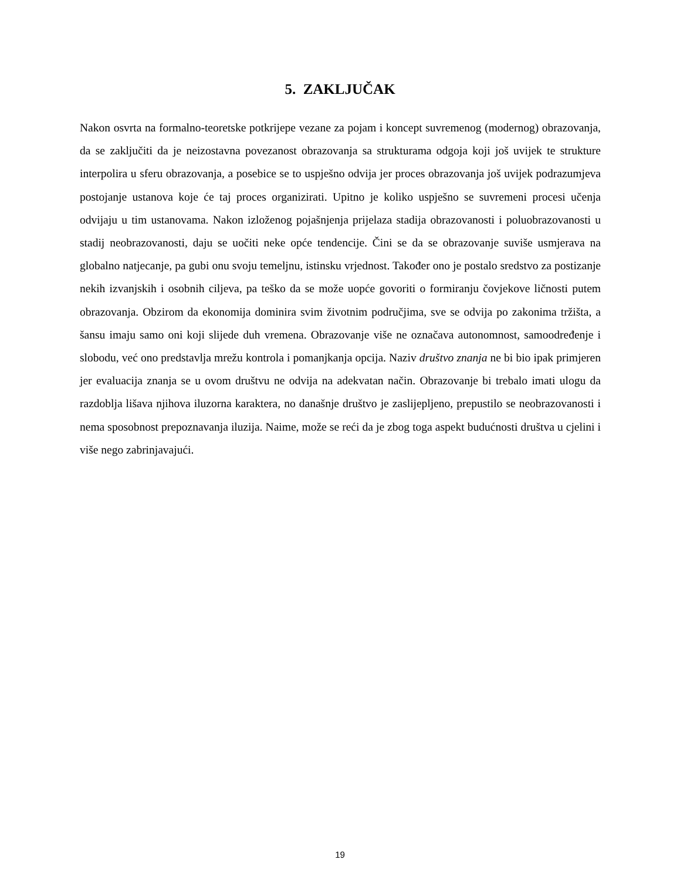5. ZAKLJUČAK
Nakon osvrta na formalno-teoretske potkrijepe vezane za pojam i koncept suvremenog (modernog) obrazovanja, da se zaključiti da je neizostavna povezanost obrazovanja sa strukturama odgoja koji još uvijek te strukture interpolira u sferu obrazovanja, a posebice se to uspješno odvija jer proces obrazovanja još uvijek podrazumjeva postojanje ustanova koje će taj proces organizirati. Upitno je koliko uspješno se suvremeni procesi učenja odvijaju u tim ustanovama. Nakon izloženog pojašnjenja prijelaza stadija obrazovanosti i poluobrazovanosti u stadij neobrazovanosti, daju se uočiti neke opće tendencije. Čini se da se obrazovanje suviše usmjerava na globalno natjecanje, pa gubi onu svoju temeljnu, istinsku vrjednost. Također ono je postalo sredstvo za postizanje nekih izvanjskih i osobnih ciljeva, pa teško da se može uopće govoriti o formiranju čovjekove ličnosti putem obrazovanja. Obzirom da ekonomija dominira svim životnim područjima, sve se odvija po zakonima tržišta, a šansu imaju samo oni koji slijede duh vremena. Obrazovanje više ne označava autonomnost, samoodređenje i slobodu, već ono predstavlja mrežu kontrola i pomanjkanja opcija. Naziv društvo znanja ne bi bio ipak primjeren jer evaluacija znanja se u ovom društvu ne odvija na adekvatan način. Obrazovanje bi trebalo imati ulogu da razdoblja lišava njihova iluzorna karaktera, no današnje društvo je zaslijepljeno, prepustilo se neobrazovanosti i nema sposobnost prepoznavanja iluzija. Naime, može se reći da je zbog toga aspekt budućnosti društva u cjelini i više nego zabrinjavajući.
19